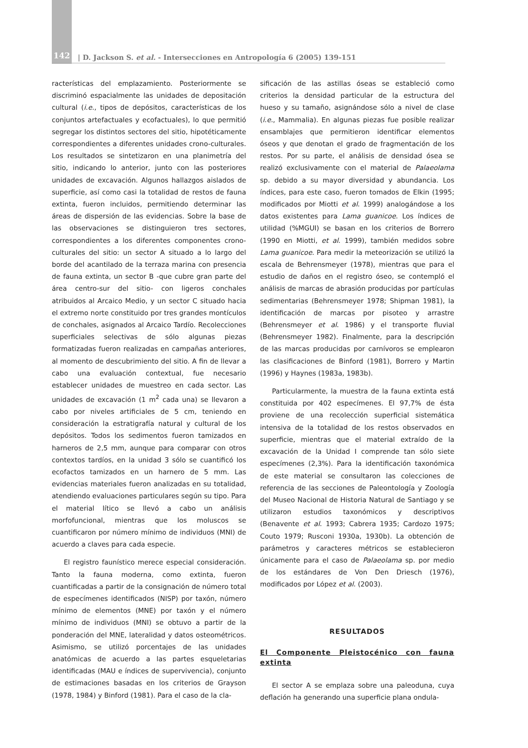142
| D. Jackson S. et al. - Intersecciones en Antropología 6 (2005) 139-151
racterísticas del emplazamiento. Posteriormente se discriminó espacialmente las unidades de depositación cultural (i.e., tipos de depósitos, características de los conjuntos artefactuales y ecofactuales), lo que permitió segregar los distintos sectores del sitio, hipotéticamente correspondientes a diferentes unidades crono-culturales. Los resultados se sintetizaron en una planimetría del sitio, indicando lo anterior, junto con las posteriores unidades de excavación. Algunos hallazgos aislados de superficie, así como casi la totalidad de restos de fauna extinta, fueron incluidos, permitiendo determinar las áreas de dispersión de las evidencias. Sobre la base de las observaciones se distinguieron tres sectores, correspondientes a los diferentes componentes crono-culturales del sitio: un sector A situado a lo largo del borde del acantilado de la terraza marina con presencia de fauna extinta, un sector B -que cubre gran parte del área centro-sur del sitio- con ligeros conchales atribuidos al Arcaico Medio, y un sector C situado hacia el extremo norte constituido por tres grandes montículos de conchales, asignados al Arcaico Tardío. Recolecciones superficiales selectivas de sólo algunas piezas formatizadas fueron realizadas en campañas anteriores, al momento de descubrimiento del sitio. A fin de llevar a cabo una evaluación contextual, fue necesario establecer unidades de muestreo en cada sector. Las unidades de excavación (1 m<sup>2</sup> cada una) se llevaron a cabo por niveles artificiales de 5 cm, teniendo en consideración la estratigrafía natural y cultural de los depósitos. Todos los sedimentos fueron tamizados en harneros de 2,5 mm, aunque para comparar con otros contextos tardíos, en la unidad 3 sólo se cuantificó los ecofactos tamizados en un harnero de 5 mm. Las evidencias materiales fueron analizadas en su totalidad, atendiendo evaluaciones particulares según su tipo. Para el material lítico se llevó a cabo un análisis morfofuncional, mientras que los moluscos se cuantificaron por número mínimo de individuos (MNI) de acuerdo a claves para cada especie.
El registro faunístico merece especial consideración. Tanto la fauna moderna, como extinta, fueron cuantificadas a partir de la consignación de número total de especímenes identificados (NISP) por taxón, número mínimo de elementos (MNE) por taxón y el número mínimo de individuos (MNI) se obtuvo a partir de la ponderación del MNE, lateralidad y datos osteométricos. Asimismo, se utilizó porcentajes de las unidades anatómicas de acuerdo a las partes esqueletarias identificadas (MAU e índices de supervivencia), conjunto de estimaciones basadas en los criterios de Grayson (1978, 1984) y Binford (1981). Para el caso de la cla-
sificación de las astillas óseas se estableció como criterios la densidad particular de la estructura del hueso y su tamaño, asignándose sólo a nivel de clase (i.e., Mammalia). En algunas piezas fue posible realizar ensamblajes que permitieron identificar elementos óseos y que denotan el grado de fragmentación de los restos. Por su parte, el análisis de densidad ósea se realizó exclusivamente con el material de Palaeolama sp. debido a su mayor diversidad y abundancia. Los índices, para este caso, fueron tomados de Elkin (1995; modificados por Miotti et al. 1999) analogándose a los datos existentes para Lama guanicoe. Los índices de utilidad (%MGUI) se basan en los criterios de Borrero (1990 en Miotti, et al. 1999), también medidos sobre Lama guanicoe. Para medir la meteorización se utilizó la escala de Behrensmeyer (1978), mientras que para el estudio de daños en el registro óseo, se contempló el análisis de marcas de abrasión producidas por partículas sedimentarias (Behrensmeyer 1978; Shipman 1981), la identificación de marcas por pisoteo y arrastre (Behrensmeyer et al. 1986) y el transporte fluvial (Behrensmeyer 1982). Finalmente, para la descripción de las marcas producidas por carnívoros se emplearon las clasificaciones de Binford (1981), Borrero y Martin (1996) y Haynes (1983a, 1983b).
Particularmente, la muestra de la fauna extinta está constituida por 402 especímenes. El 97,7% de ésta proviene de una recolección superficial sistemática intensiva de la totalidad de los restos observados en superficie, mientras que el material extraído de la excavación de la Unidad I comprende tan sólo siete especímenes (2,3%). Para la identificación taxonómica de este material se consultaron las colecciones de referencia de las secciones de Paleontología y Zoología del Museo Nacional de Historia Natural de Santiago y se utilizaron estudios taxonómicos y descriptivos (Benavente et al. 1993; Cabrera 1935; Cardozo 1975; Couto 1979; Rusconi 1930a, 1930b). La obtención de parámetros y caracteres métricos se establecieron únicamente para el caso de Palaeolama sp. por medio de los estándares de Von Den Driesch (1976), modificados por López et al. (2003).
RESULTADOS
El Componente Pleistocénico con fauna extinta
El sector A se emplaza sobre una paleoduna, cuya deflación ha generando una superficie plana ondula-